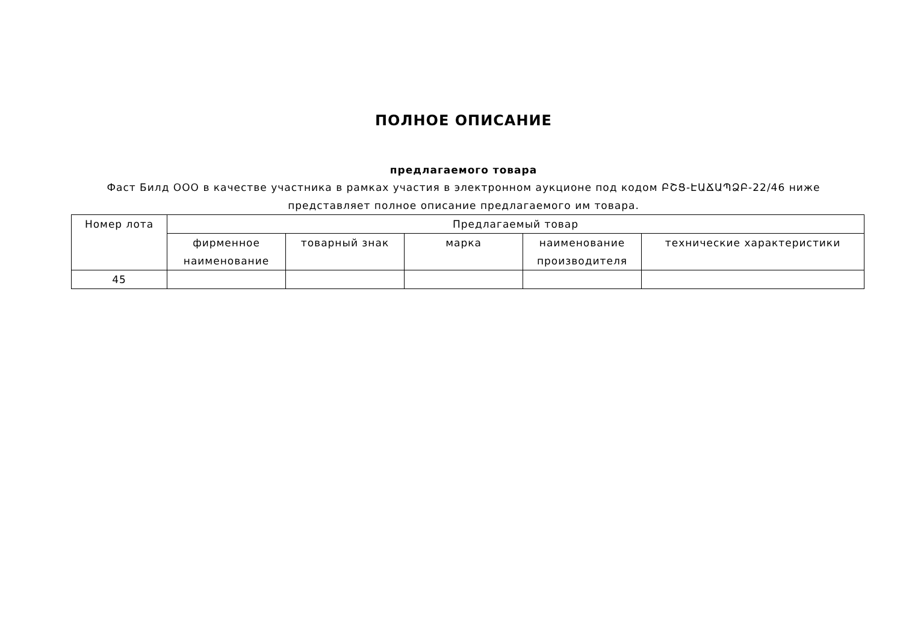ПОЛНОЕ ОПИСАНИЕ
предлагаемого товара
Фаст Билд ООО в качестве участника в рамках участия в электронном аукционе под кодом ԲՇՑ-ԷԱՃԱՊՁԲ-22/46 ниже
представляет полное описание предлагаемого им товара.
| Номер лота | Предлагаемый товар | | | | |
| --- | --- | --- | --- | --- | --- |
| | фирменное наименование | товарный знак | марка | наименование производителя | технические характеристики |
| 45 | | | | | |